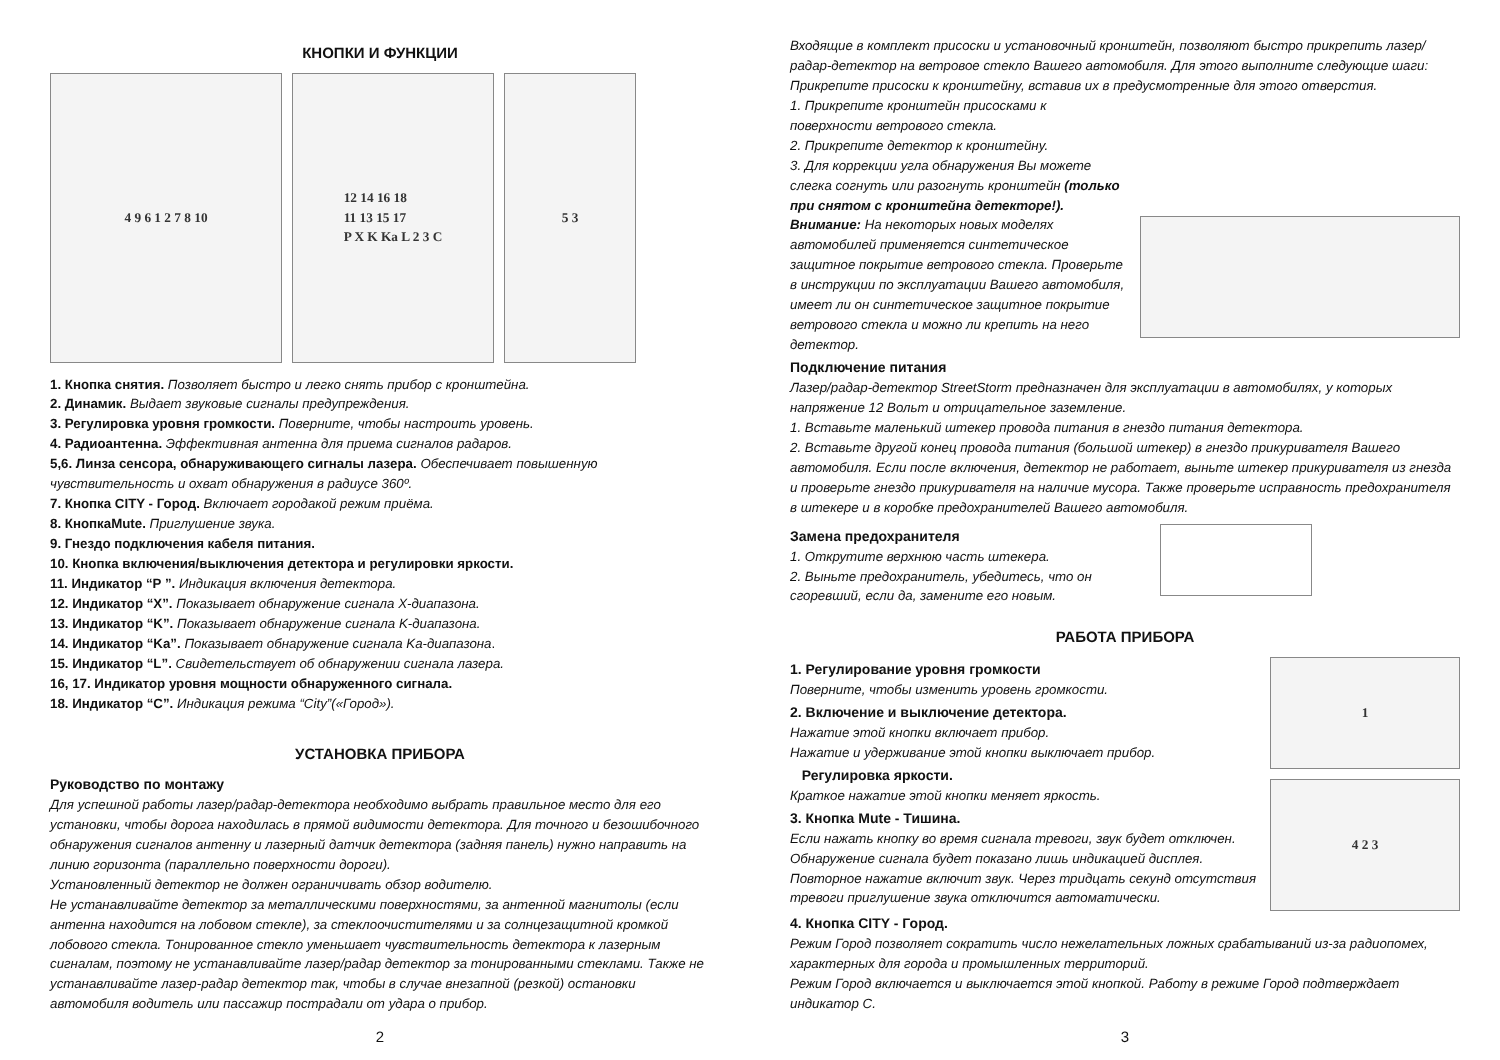КНОПКИ И ФУНКЦИИ
4 9 6 1 2 7 8 10 12 14 16 18
11 13 15 17
P X K Ka L 2 3 C
5 3
1. Кнопка снятия. Позволяет быстро и легко снять прибор с кронштейна.
2. Динамик. Выдает звуковые сигналы предупреждения.
3. Регулировка уровня громкости. Поверните, чтобы настроить уровень.
4. Радиоантенна. Эффективная антенна для приема сигналов радаров.
5,6. Линза сенсора, обнаруживающего сигналы лазера. Обеспечивает повышенную чувствительность и охват обнаружения в радиусе 360º.
7. Кнопка CITY - Город. Включает городакой режим приёма.
8. КнопкаMute. Приглушение звука.
9. Гнездо подключения кабеля питания.
10. Кнопка включения/выключения детектора и регулировки яркости.
11. Индикатор “P ”. Индикация включения детектора.
12. Индикатор “X”. Показывает обнаружение сигнала X-диапазона.
13. Индикатор “K”. Показывает обнаружение сигнала K-диапазона.
14. Индикатор “Ka”. Показывает обнаружение сигнала Ka-диапазона.
15. Индикатор “L”. Свидетельствует об обнаружении сигнала лазера.
16, 17. Индикатор уровня мощности обнаруженного сигнала.
18. Индикатор “C”. Индикация режима “City”(«Город»).
УСТАНОВКА ПРИБОРА
Руководство по монтажу
Для успешной работы лазер/радар-детектора необходимо выбрать правильное место для его установки, чтобы дорога находилась в прямой видимости детектора. Для точного и безошибочного обнаружения сигналов антенну и лазерный датчик детектора (задняя панель) нужно направить на линию горизонта (параллельно поверхности дороги).
Установленный детектор не должен ограничивать обзор водителю.
Не устанавливайте детектор за металлическими поверхностями, за антенной магнитолы (если антенна находится на лобовом стекле), за стеклоочистителями и за солнцезащитной кромкой лобового стекла. Тонированное стекло уменьшает чувствительность детектора к лазерным сигналам, поэтому не устанавливайте лазер/радар детектор за тонированными стеклами. Также не устанавливайте лазер-радар детектор так, чтобы в случае внезапной (резкой) остановки автомобиля водитель или пассажир пострадали от удара о прибор.
2
Входящие в комплект присоски и установочный кронштейн, позволяют быстро прикрепить лазер/радар-детектор на ветровое стекло Вашего автомобиля. Для этого выполните следующие шаги: Прикрепите присоски к кронштейну, вставив их в предусмотренные для этого отверстия.
1. Прикрепите кронштейн присосками к поверхности ветрового стекла.
2. Прикрепите детектор к кронштейну.
3. Для коррекции угла обнаружения Вы можете слегка согнуть или разогнуть кронштейн (только при снятом с кронштейна детекторе!).
Внимание: На некоторых новых моделях автомобилей применяется синтетическое защитное покрытие ветрового стекла. Проверьте в инструкции по эксплуатации Вашего автомобиля, имеет ли он синтетическое защитное покрытие ветрового стекла и можно ли крепить на него детектор.
Подключение питания
Лазер/радар-детектор StreetStorm предназначен для эксплуатации в автомобилях, у которых напряжение 12 Вольт и отрицательное заземление.
1. Вставьте маленький штекер провода питания в гнездо питания детектора.
2. Вставьте другой конец провода питания (большой штекер) в гнездо прикуривателя Вашего автомобиля. Если после включения, детектор не работает, выньте штекер прикуривателя из гнезда и проверьте гнездо прикуривателя на наличие мусора. Также проверьте исправность предохранителя в штекере и в коробке предохранителей Вашего автомобиля.
Замена предохранителя
1. Открутите верхнюю часть штекера.
2. Выньте предохранитель, убедитесь, что он сгоревший, если да, замените его новым.
РАБОТА ПРИБОРА
1. Регулирование уровня громкости
Поверните, чтобы изменить уровень громкости.
2. Включение и выключение детектора.
Нажатие этой кнопки включает прибор.
Нажатие и удерживание этой кнопки выключает прибор.
Регулировка яркости.
Краткое нажатие этой кнопки меняет яркость.
3. Кнопка Mute - Тишина.
Если нажать кнопку во время сигнала тревоги, звук будет отключен. Обнаружение сигнала будет показано лишь индикацией дисплея. Повторное нажатие включит звук. Через тридцать секунд отсутствия тревоги приглушение звука отключится автоматически.
1
4 2 3
4. Кнопка CITY - Город.
Режим Город позволяет сократить число нежелательных ложных срабатываний из-за радиопомех, характерных для города и промышленных территорий.
Режим Город включается и выключается этой кнопкой. Работу в режиме Город подтверждает индикатор С.
3